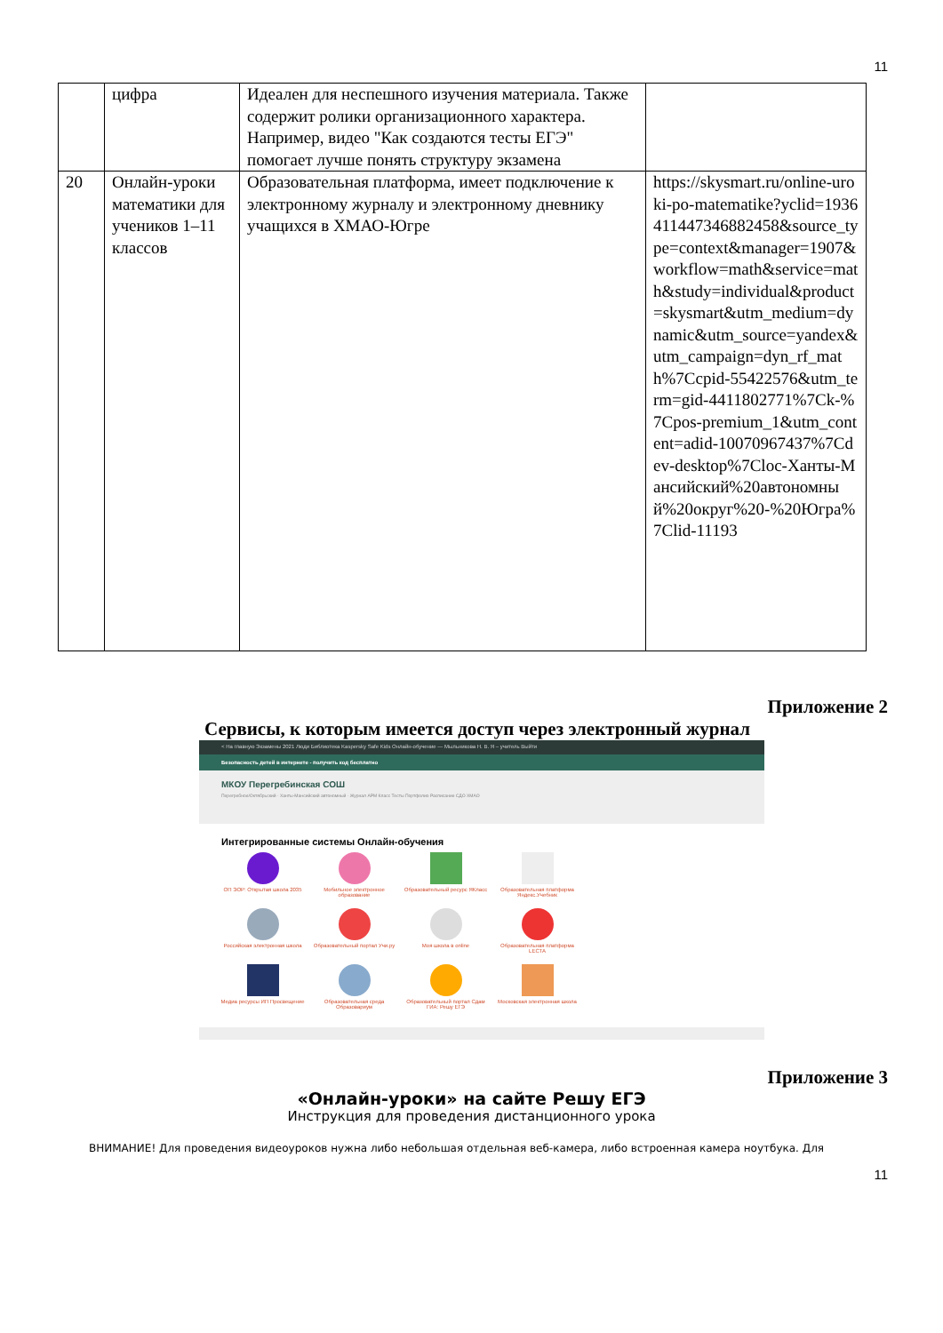11
| | цифра | Идеален для неспешного изучения материала. Также содержит ролики организационного характера. Например, видео "Как создаются тесты ЕГЭ" помогает лучше понять структуру экзамена | |
| 20 | Онлайн-уроки математики для учеников 1–11 классов | Образовательная платформа, имеет подключение к электронному журналу и электронному дневнику учащихся в ХМАО-Югре | https://skysmart.ru/online-uroki-po-matematike?yclid=1936411447346882458&source_type=context&manager=1907&workflow=math&service=math&study=individual&product=skysmart&utm_medium=dynamic&utm_source=yandex&utm_campaign=dyn_rf_math%7Ccpid-55422576&utm_term=gid-4411802771%7Ck-%7Cpos-premium_1&utm_content=adid-10070967437%7Cdev-desktop%7Cloc-Ханты-Мансийский%20автономный%20округ%20-%20Югра%7Clid-11193 |
Приложение 2
Сервисы, к которым имеется доступ через электронный журнал
< На главную Экзамены 2021 Люди Библиотека Kaspersky Safe Kids Онлайн-обучение — Мыльникова Н. В. Я – учитель Выйти
Безопасность детей в интернете - получить код бесплатно
МКОУ Перегребинская СОШ
Перегребное/Октябрьский · Ханты-Мансийский автономный · Журнал АРМ Класс Тесты Портфолио Расписание СДО ХМАО
Интегрированные системы Онлайн-обучения
ОП ЭОР: Открытая школа 2035
Мобильное электронное образование
Образовательный ресурс ЯКласс
Образовательная платформа Яндекс.Учебник
Российская электронная школа
Образовательный портал Учи.ру
Моя школа в online
Образовательная платформа LECTA
Медиа ресурсы ИП Просвещение
Образовательная среда Образовариум
Образовательный портал Сдам ГИА: Решу ЕГЭ
Московская электронная школа
Приложение 3
«Онлайн-уроки» на сайте Решу ЕГЭ
Инструкция для проведения дистанционного урока
ВНИМАНИЕ! Для проведения видеоуроков нужна либо небольшая отдельная веб-камера, либо встроенная камера ноутбука. Для
11